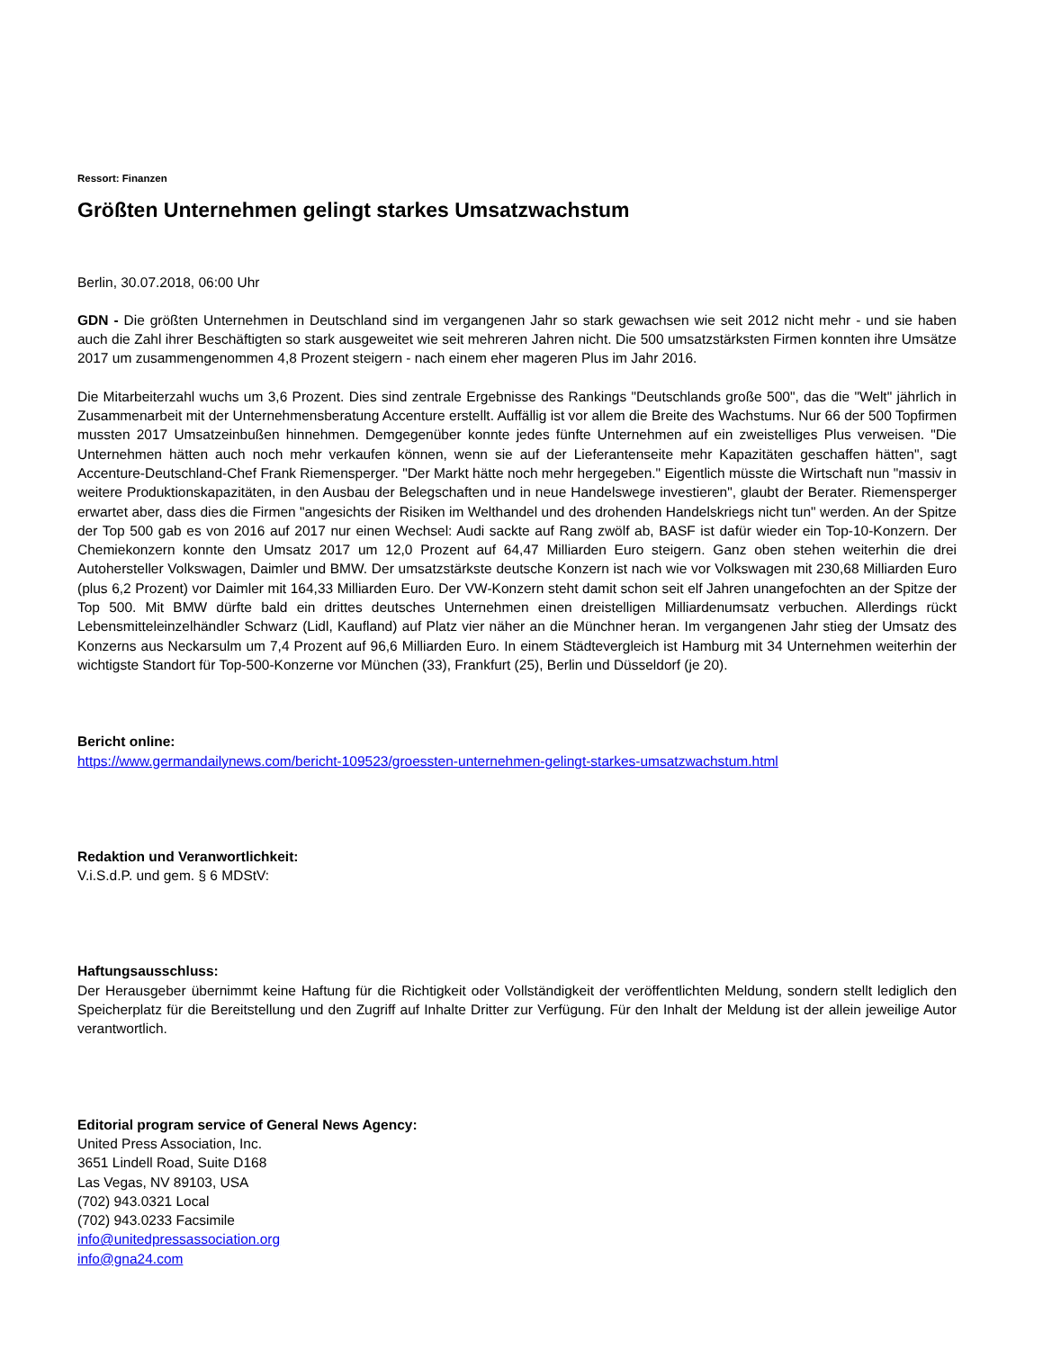Ressort: Finanzen
Größten Unternehmen gelingt starkes Umsatzwachstum
Berlin, 30.07.2018, 06:00 Uhr
GDN - Die größten Unternehmen in Deutschland sind im vergangenen Jahr so stark gewachsen wie seit 2012 nicht mehr - und sie haben auch die Zahl ihrer Beschäftigten so stark ausgeweitet wie seit mehreren Jahren nicht. Die 500 umsatzstärksten Firmen konnten ihre Umsätze 2017 um zusammengenommen 4,8 Prozent steigern - nach einem eher mageren Plus im Jahr 2016.
Die Mitarbeiterzahl wuchs um 3,6 Prozent. Dies sind zentrale Ergebnisse des Rankings "Deutschlands große 500", das die "Welt" jährlich in Zusammenarbeit mit der Unternehmensberatung Accenture erstellt. Auffällig ist vor allem die Breite des Wachstums. Nur 66 der 500 Topfirmen mussten 2017 Umsatzeinbußen hinnehmen. Demgegenüber konnte jedes fünfte Unternehmen auf ein zweistelliges Plus verweisen. "Die Unternehmen hätten auch noch mehr verkaufen können, wenn sie auf der Lieferantenseite mehr Kapazitäten geschaffen hätten", sagt Accenture-Deutschland-Chef Frank Riemensperger. "Der Markt hätte noch mehr hergegeben." Eigentlich müsste die Wirtschaft nun "massiv in weitere Produktionskapazitäten, in den Ausbau der Belegschaften und in neue Handelswege investieren", glaubt der Berater. Riemensperger erwartet aber, dass dies die Firmen "angesichts der Risiken im Welthandel und des drohenden Handelskriegs nicht tun" werden. An der Spitze der Top 500 gab es von 2016 auf 2017 nur einen Wechsel: Audi sackte auf Rang zwölf ab, BASF ist dafür wieder ein Top-10-Konzern. Der Chemiekonzern konnte den Umsatz 2017 um 12,0 Prozent auf 64,47 Milliarden Euro steigern. Ganz oben stehen weiterhin die drei Autohersteller Volkswagen, Daimler und BMW. Der umsatzstärkste deutsche Konzern ist nach wie vor Volkswagen mit 230,68 Milliarden Euro (plus 6,2 Prozent) vor Daimler mit 164,33 Milliarden Euro. Der VW-Konzern steht damit schon seit elf Jahren unangefochten an der Spitze der Top 500. Mit BMW dürfte bald ein drittes deutsches Unternehmen einen dreistelligen Milliardenumsatz verbuchen. Allerdings rückt Lebensmitteleinzelhändler Schwarz (Lidl, Kaufland) auf Platz vier näher an die Münchner heran. Im vergangenen Jahr stieg der Umsatz des Konzerns aus Neckarsulm um 7,4 Prozent auf 96,6 Milliarden Euro. In einem Städtevergleich ist Hamburg mit 34 Unternehmen weiterhin der wichtigste Standort für Top-500-Konzerne vor München (33), Frankfurt (25), Berlin und Düsseldorf (je 20).
Bericht online:
https://www.germandailynews.com/bericht-109523/groessten-unternehmen-gelingt-starkes-umsatzwachstum.html
Redaktion und Veranwortlichkeit:
V.i.S.d.P. und gem. § 6 MDStV:
Haftungsausschluss:
Der Herausgeber übernimmt keine Haftung für die Richtigkeit oder Vollständigkeit der veröffentlichten Meldung, sondern stellt lediglich den Speicherplatz für die Bereitstellung und den Zugriff auf Inhalte Dritter zur Verfügung. Für den Inhalt der Meldung ist der allein jeweilige Autor verantwortlich.
Editorial program service of General News Agency:
United Press Association, Inc.
3651 Lindell Road, Suite D168
Las Vegas, NV 89103, USA
(702) 943.0321 Local
(702) 943.0233 Facsimile
info@unitedpressassociation.org
info@gna24.com